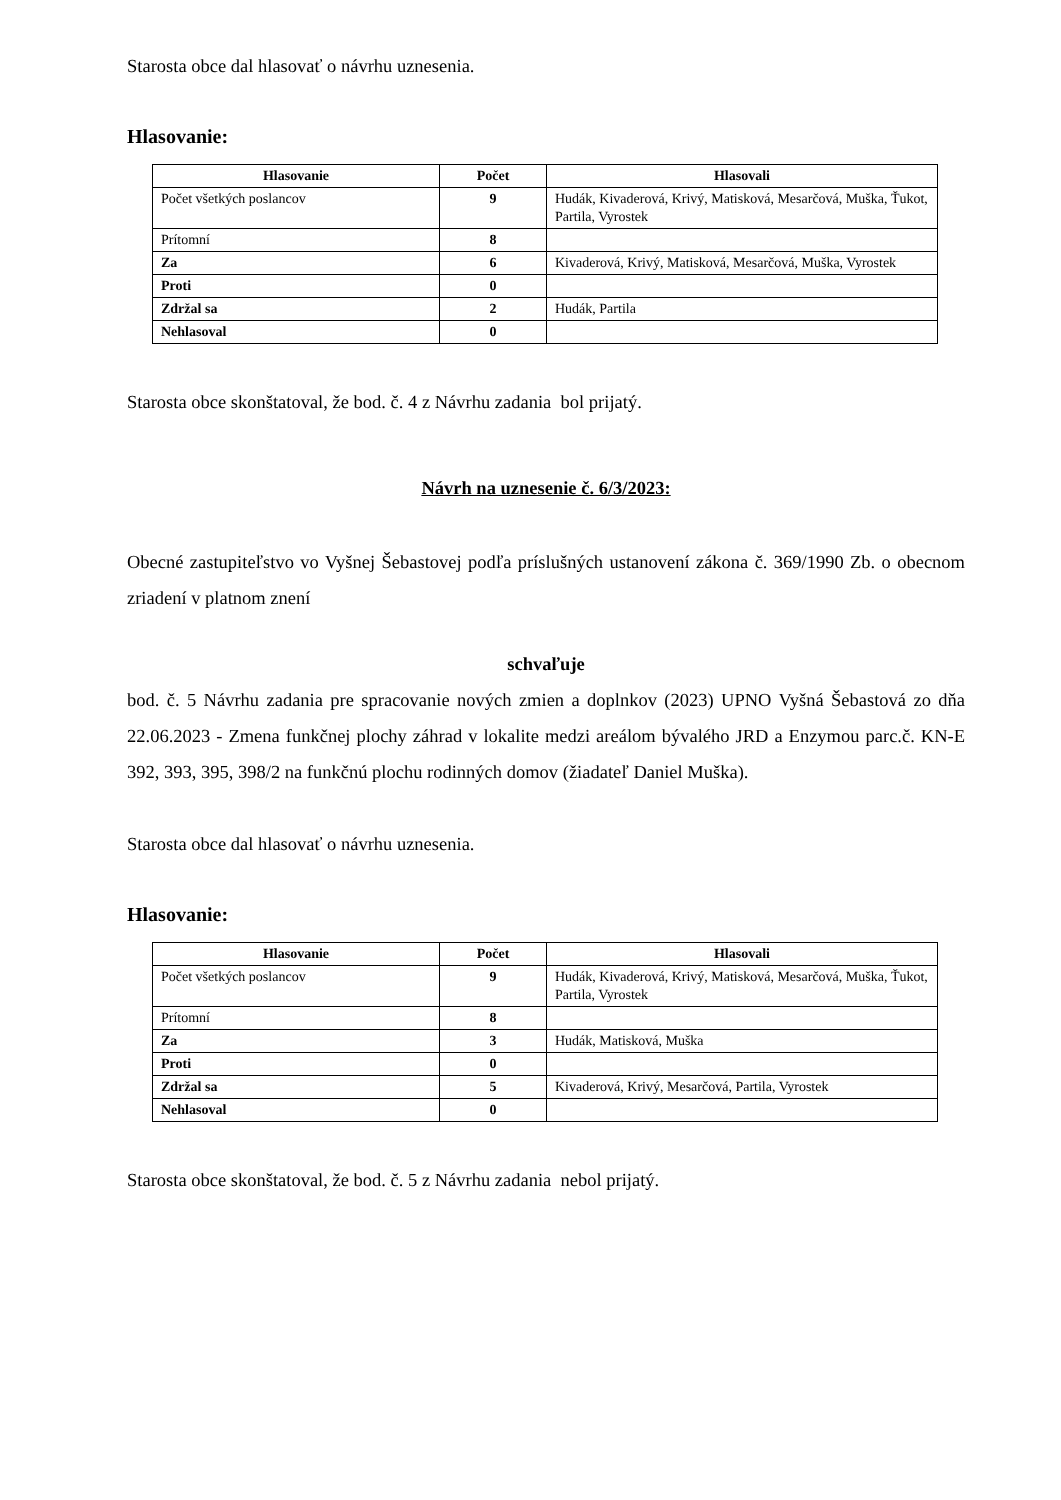Starosta obce dal hlasovať o návrhu uznesenia.
Hlasovanie:
| Hlasovanie | Počet | Hlasovali |
| --- | --- | --- |
| Počet všetkých poslancov | 9 | Hudák, Kivaderová, Krivý, Matisková, Mesarčová, Muška, Ťukot, Partila, Vyrostek |
| Prítomní | 8 | |
| Za | 6 | Kivaderová, Krivý, Matisková, Mesarčová, Muška, Vyrostek |
| Proti | 0 | |
| Zdržal sa | 2 | Hudák, Partila |
| Nehlasoval | 0 | |
Starosta obce skonštatoval, že bod. č. 4 z Návrhu zadania bol prijatý.
Návrh na uznesenie č. 6/3/2023:
Obecné zastupiteľstvo vo Vyšnej Šebastovej podľa príslušných ustanovení zákona č. 369/1990 Zb. o obecnom zriadení v platnom znení
schvaľuje
bod. č. 5 Návrhu zadania pre spracovanie nových zmien a doplnkov (2023) UPNO Vyšná Šebastová zo dňa 22.06.2023 - Zmena funkčnej plochy záhrad v lokalite medzi areálom bývalého JRD a Enzymou parc.č. KN-E 392, 393, 395, 398/2 na funkčnú plochu rodinných domov (žiadateľ Daniel Muška).
Starosta obce dal hlasovať o návrhu uznesenia.
Hlasovanie:
| Hlasovanie | Počet | Hlasovali |
| --- | --- | --- |
| Počet všetkých poslancov | 9 | Hudák, Kivaderová, Krivý, Matisková, Mesarčová, Muška, Ťukot, Partila, Vyrostek |
| Prítomní | 8 | |
| Za | 3 | Hudák, Matisková, Muška |
| Proti | 0 | |
| Zdržal sa | 5 | Kivaderová, Krivý, Mesarčová, Partila, Vyrostek |
| Nehlasoval | 0 | |
Starosta obce skonštatoval, že bod. č. 5 z Návrhu zadania nebol prijatý.